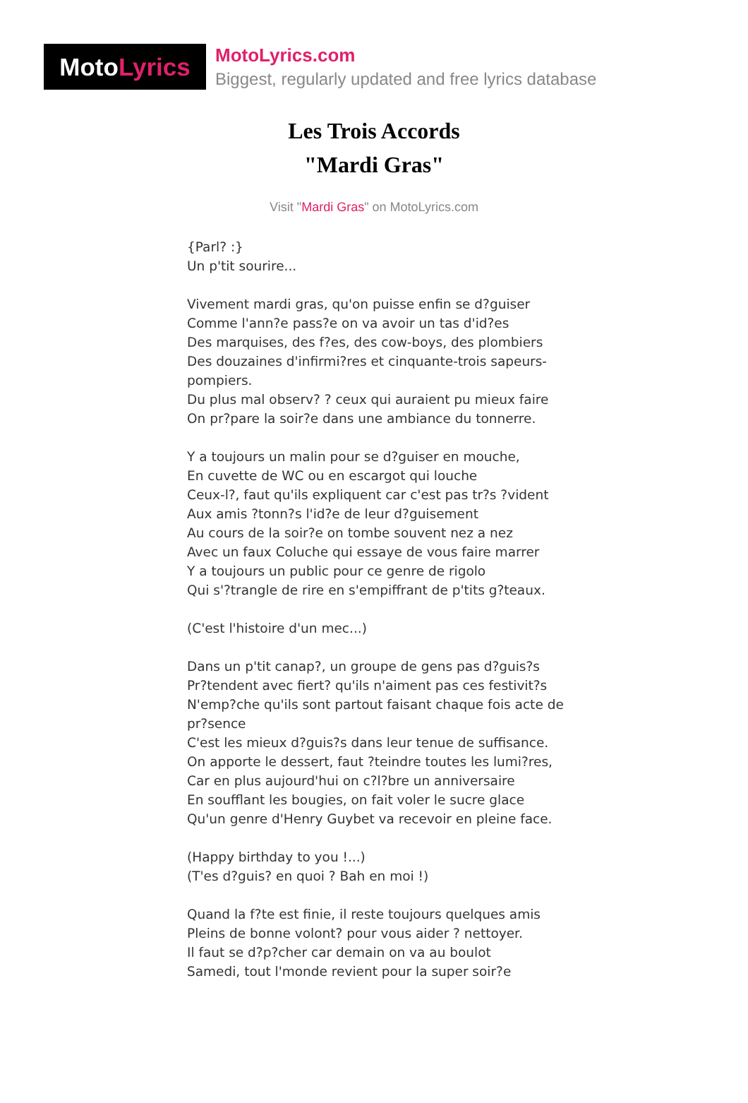Moto Lyrics
MotoLyrics.com
Biggest, regularly updated and free lyrics database
Les Trois Accords
"Mardi Gras"
Visit "Mardi Gras" on MotoLyrics.com
{Parl? :}
Un p'tit sourire...
Vivement mardi gras, qu'on puisse enfin se d?guiser
Comme l'ann?e pass?e on va avoir un tas d'id?es
Des marquises, des f?es, des cow-boys, des plombiers
Des douzaines d'infirmi?res et cinquante-trois sapeurs-pompiers.
Du plus mal observ? ? ceux qui auraient pu mieux faire
On pr?pare la soir?e dans une ambiance du tonnerre.
Y a toujours un malin pour se d?guiser en mouche,
En cuvette de WC ou en escargot qui louche
Ceux-l?, faut qu'ils expliquent car c'est pas tr?s ?vident
Aux amis ?tonn?s l'id?e de leur d?guisement
Au cours de la soir?e on tombe souvent nez a nez
Avec un faux Coluche qui essaye de vous faire marrer
Y a toujours un public pour ce genre de rigolo
Qui s'?trangle de rire en s'empiffrant de p'tits g?teaux.
(C'est l'histoire d'un mec...)
Dans un p'tit canap?, un groupe de gens pas d?guis?s
Pr?tendent avec fiert? qu'ils n'aiment pas ces festivit?s
N'emp?che qu'ils sont partout faisant chaque fois acte de pr?sence
C'est les mieux d?guis?s dans leur tenue de suffisance.
On apporte le dessert, faut ?teindre toutes les lumi?res,
Car en plus aujourd'hui on c?l?bre un anniversaire
En soufflant les bougies, on fait voler le sucre glace
Qu'un genre d'Henry Guybet va recevoir en pleine face.
(Happy birthday to you !...)
(T'es d?guis? en quoi ? Bah en moi !)
Quand la f?te est finie, il reste toujours quelques amis
Pleins de bonne volont? pour vous aider ? nettoyer.
Il faut se d?p?cher car demain on va au boulot
Samedi, tout l'monde revient pour la super soir?e